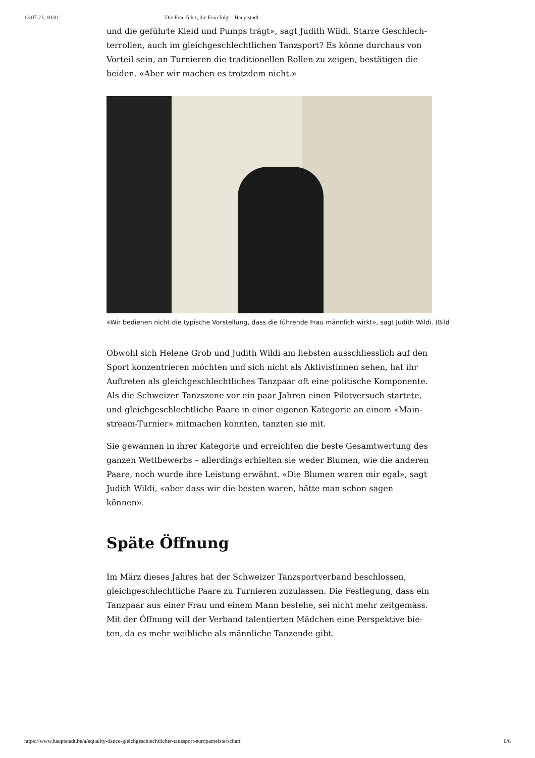13.07.23, 10:01 Die Frau führt, die Frau folgt - Hauptstadt
und die geführte Kleid und Pumps trägt», sagt Judith Wildi. Starre Geschlech­terrollen, auch im gleichgeschlechtlichen Tanzsport? Es könne durchaus von Vorteil sein, an Turnieren die traditionellen Rollen zu zeigen, bestätigen die beiden. «Aber wir machen es trotzdem nicht.»
«Wir bedienen nicht die typische Vorstellung, dass die führende Frau männlich wirkt», sagt Judith Wildi. (Bild
Obwohl sich Helene Grob und Judith Wildi am liebsten ausschliesslich auf den Sport konzentrieren möchten und sich nicht als Aktivistinnen sehen, hat ihr Auftreten als gleichgeschlechtliches Tanzpaar oft eine politische Komponente. Als die Schweizer Tanzszene vor ein paar Jahren einen Pilotversuch startete, und gleichgeschlechtliche Paare in einer eigenen Kategorie an einem «Main­stream-Turnier» mitmachen konnten, tanzten sie mit.
Sie gewannen in ihrer Kategorie und erreichten die beste Gesamtwertung des ganzen Wettbewerbs – allerdings erhielten sie weder Blumen, wie die anderen Paare, noch wurde ihre Leistung erwähnt. «Die Blumen waren mir egal», sagt Judith Wildi, «aber dass wir die besten waren, hätte man schon sagen können».
Späte Öffnung
Im März dieses Jahres hat der Schweizer Tanzsportverband beschlossen, gleichgeschlechtliche Paare zu Turnieren zuzulassen. Die Festlegung, dass ein Tanzpaar aus einer Frau und einem Mann bestehe, sei nicht mehr zeitgemäss. Mit der Öffnung will der Verband talentierten Mädchen eine Perspektive bie­ten, da es mehr weibliche als männliche Tanzende gibt.
https://www.hauptstadt.be/a/equality-dance-gleichgeschlechtlicher-tanzsport-europameisterschaft 6/8